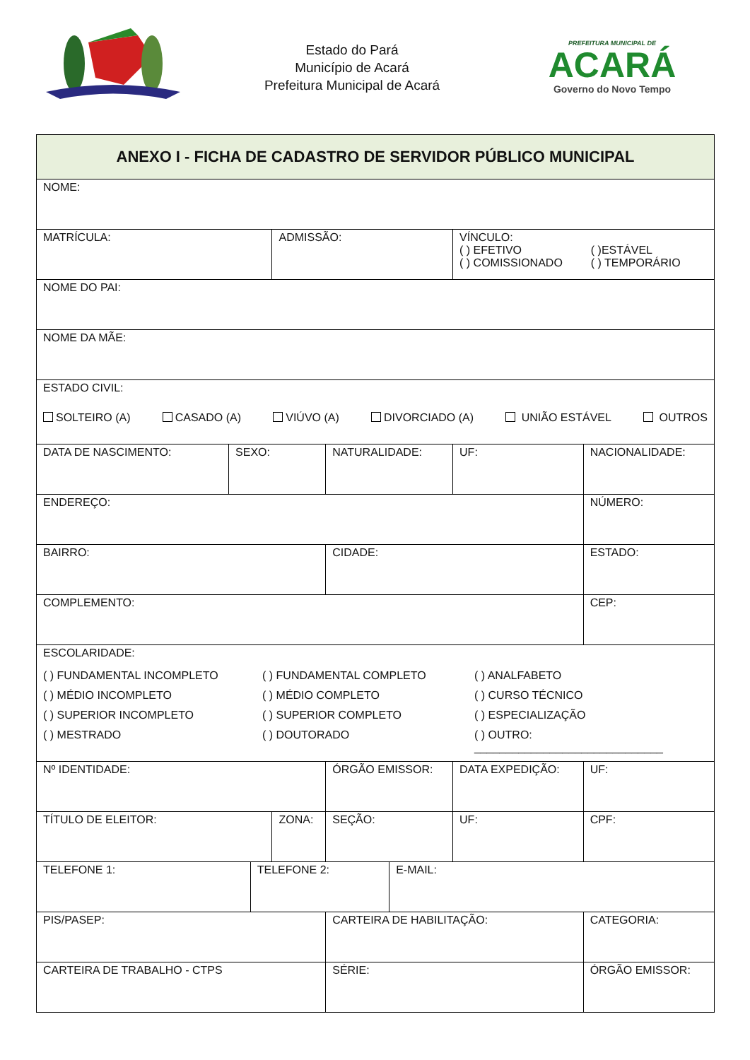Estado do Pará
Município de Acará
Prefeitura Municipal de Acará
PREFEITURA MUNICIPAL DE
ACARÁ
Governo do Novo Tempo
| ANEXO I - FICHA DE CADASTRO DE SERVIDOR PÚBLICO MUNICIPAL | | | | | | | | | | |
| NOME: | | | | | | | | | | |
| MATRÍCULA: | | | ADMISSÃO: | | | | VÍNCULO: ( ) EFETIVO ( )ESTÁVEL ( ) COMISSIONADO ( ) TEMPORÁRIO | | | |
| NOME DO PAI: | | | | | | | | | | |
| NOME DA MÃE: | | | | | | | | | | |
| ESTADO CIVIL: SOLTEIRO (A) CASADO (A) VIÚVO (A) DIVORCIADO (A) UNIÃO ESTÁVEL OUTROS | | | | | | | | | | |
| DATA DE NASCIMENTO: | SEXO: | | | NATURALIDADE: | | | UF: | | NACIONALIDADE: | |
| ENDEREÇO: | | | | | | | | | NÚMERO: | |
| BAIRRO: | | | | CIDADE: | | | | | ESTADO: | |
| COMPLEMENTO: | | | | | | | | | CEP: | |
| ESCOLARIDADE: ( ) FUNDAMENTAL INCOMPLETO ( ) FUNDAMENTAL COMPLETO ( ) ANALFABETO ( ) MÉDIO INCOMPLETO ( ) MÉDIO COMPLETO ( ) CURSO TÉCNICO ( ) SUPERIOR INCOMPLETO ( ) SUPERIOR COMPLETO ( ) ESPECIALIZAÇÃO ( ) MESTRADO ( ) DOUTORADO ( ) OUTRO: ______________________________ | | | | | | | | | | |
| Nº IDENTIDADE: | | | | ÓRGÃO EMISSOR: | | | DATA EXPEDIÇÃO: | | | UF: |
| TÍTULO DE ELEITOR: | | | ZONA: | | SEÇÃO: | | UF: | CPF: | | |
| TELEFONE 1: | | TELEFONE 2: | | | | E-MAIL: | | | | |
| PIS/PASEP: | | | | CARTEIRA DE HABILITAÇÃO: | | | | | CATEGORIA: | |
| CARTEIRA DE TRABALHO - CTPS | | | | SÉRIE: | | | | | ÓRGÃO EMISSOR: | |